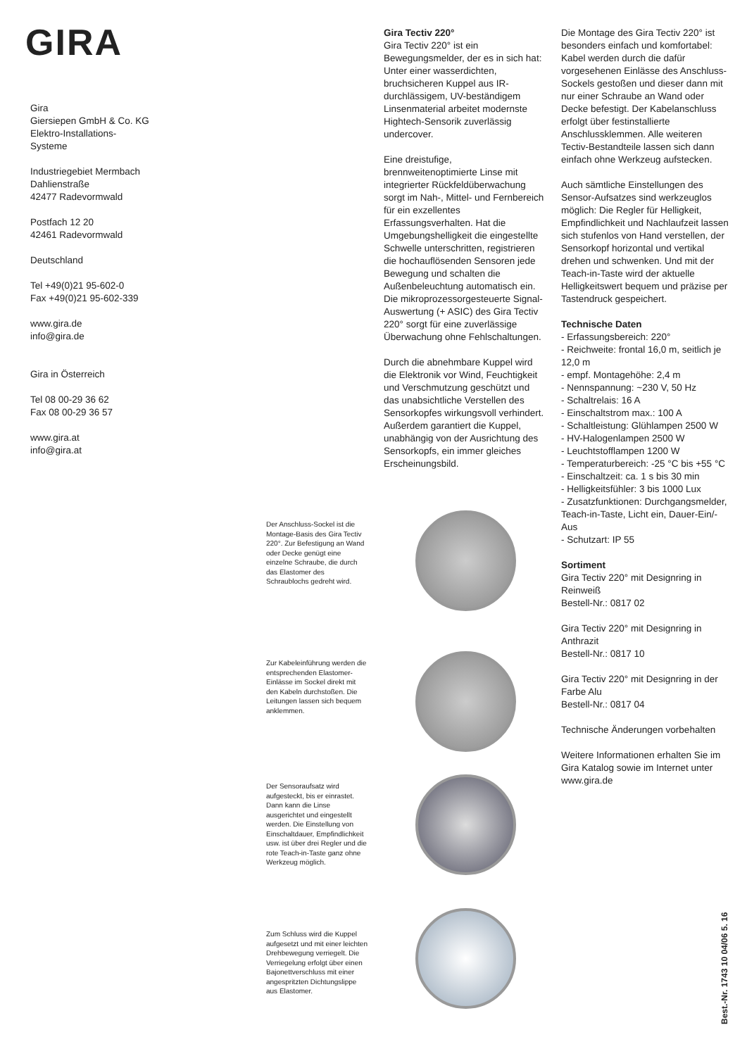GIRA
Gira
Giersiepen GmbH & Co. KG
Elektro-Installations-
Systeme
Industriegebiet Mermbach
Dahlienstraße
42477 Radevormwald
Postfach 12 20
42461 Radevormwald
Deutschland
Tel +49(0)21 95-602-0
Fax +49(0)21 95-602-339
www.gira.de
info@gira.de
Gira in Österreich
Tel 08 00-29 36 62
Fax 08 00-29 36 57
www.gira.at
info@gira.at
Gira Tectiv 220°
Gira Tectiv 220° ist ein Bewegungsmelder, der es in sich hat: Unter einer wasserdichten, bruchsicheren Kuppel aus IR-durchlässigem, UV-beständigem Linsenmaterial arbeitet modernste Hightech-Sensorik zuverlässig undercover.
Eine dreistufige, brennweitenoptimierte Linse mit integrierter Rückfeldüberwachung sorgt im Nah-, Mittel- und Fernbereich für ein exzellentes Erfassungsverhalten. Hat die Umgebungshelligkeit die eingestellte Schwelle unterschritten, registrieren die hochauflösenden Sensoren jede Bewegung und schalten die Außenbeleuchtung automatisch ein.
Die mikroprozessorgesteuerte Signal-Auswertung (+ ASIC) des Gira Tectiv 220° sorgt für eine zuverlässige Überwachung ohne Fehlschaltungen.
Durch die abnehmbare Kuppel wird die Elektronik vor Wind, Feuchtigkeit und Verschmutzung geschützt und das unabsichtliche Verstellen des Sensorkopfes wirkungsvoll verhindert. Außerdem garantiert die Kuppel, unabhängig von der Ausrichtung des Sensorkopfs, ein immer gleiches Erscheinungsbild.
Die Montage des Gira Tectiv 220° ist besonders einfach und komfortabel: Kabel werden durch die dafür vorgesehenen Einlässe des Anschluss-Sockels gestoßen und dieser dann mit nur einer Schraube an Wand oder Decke befestigt. Der Kabelanschluss erfolgt über festinstallierte Anschlussklemmen. Alle weiteren Tectiv-Bestandteile lassen sich dann einfach ohne Werkzeug aufstecken.
Auch sämtliche Einstellungen des Sensor-Aufsatzes sind werkzeuglos möglich: Die Regler für Helligkeit, Empfindlichkeit und Nachlaufzeit lassen sich stufenlos von Hand verstellen, der Sensorkopf horizontal und vertikal drehen und schwenken. Und mit der Teach-in-Taste wird der aktuelle Helligkeitswert bequem und präzise per Tastendruck gespeichert.
Technische Daten
- Erfassungsbereich: 220°
- Reichweite: frontal 16,0 m, seitlich je 12,0 m
- empf. Montagehöhe: 2,4 m
- Nennspannung: ~230 V, 50 Hz
- Schaltrelais: 16 A
- Einschaltstrom max.: 100 A
- Schaltleistung: Glühlampen 2500 W
- HV-Halogenlampen 2500 W
- Leuchtstofflampen 1200 W
- Temperaturbereich: -25 °C bis +55 °C
- Einschaltzeit: ca. 1 s bis 30 min
- Helligkeitsfühler: 3 bis 1000 Lux
- Zusatzfunktionen: Durchgangsmelder, Teach-in-Taste, Licht ein, Dauer-Ein/-Aus
- Schutzart: IP 55
Sortiment
Gira Tectiv 220° mit Designring in Reinweiß
Bestell-Nr.: 0817 02
Gira Tectiv 220° mit Designring in Anthrazit
Bestell-Nr.: 0817 10
Gira Tectiv 220° mit Designring in der Farbe Alu
Bestell-Nr.: 0817 04
Technische Änderungen vorbehalten
Weitere Informationen erhalten Sie im Gira Katalog sowie im Internet unter www.gira.de
Der Anschluss-Sockel ist die Montage-Basis des Gira Tectiv 220°. Zur Befestigung an Wand oder Decke genügt eine einzelne Schraube, die durch das Elastomer des Schraublochs gedreht wird.
Zur Kabeleinführung werden die entsprechenden Elastomer-Einlässe im Sockel direkt mit den Kabeln durchstoßen. Die Leitungen lassen sich bequem anklemmen.
Der Sensoraufsatz wird aufgesteckt, bis er einrastet. Dann kann die Linse ausgerichtet und eingestellt werden. Die Einstellung von Einschaltdauer, Empfindlichkeit usw. ist über drei Regler und die rote Teach-in-Taste ganz ohne Werkzeug möglich.
Zum Schluss wird die Kuppel aufgesetzt und mit einer leichten Drehbewegung verriegelt. Die Verriegelung erfolgt über einen Bajonettverschluss mit einer angespritzten Dichtungslippe aus Elastomer.
Best.-Nr. 1743 10 04/06 5. 16